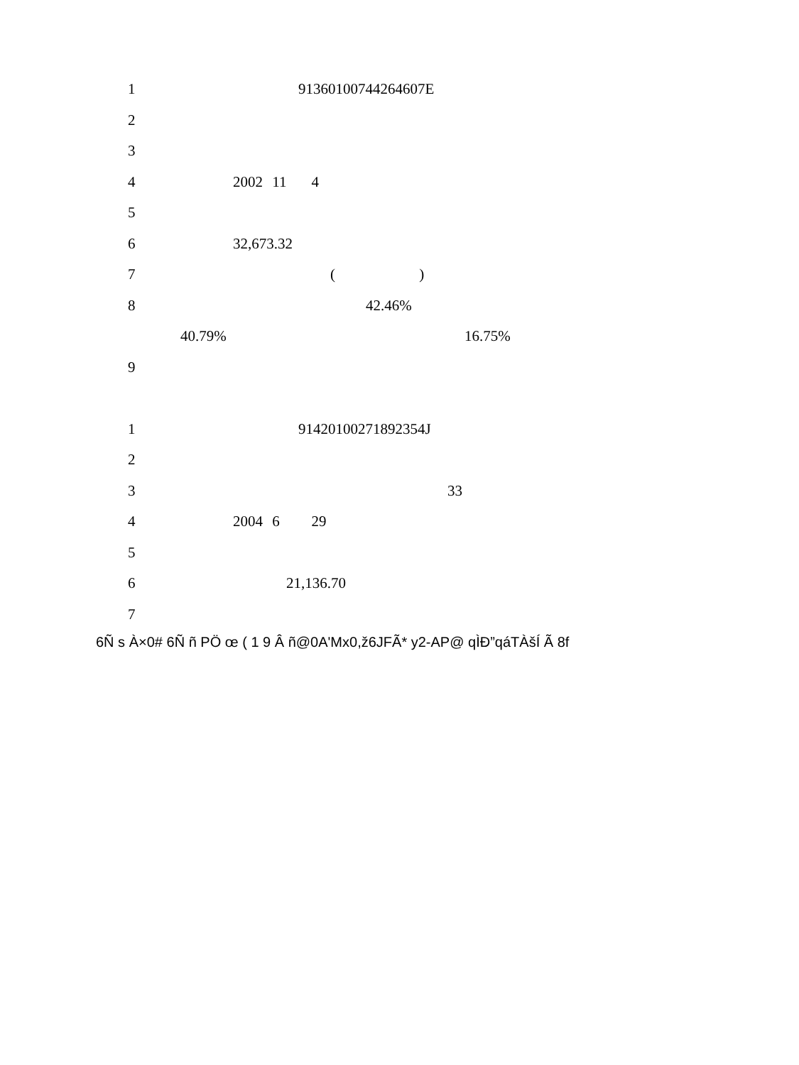1 91360100744264607E
2
3
4 2002 11 4
5
6 32,673.32
7 ( )
8 42.46%
40.79% 16.75%
9
1 91420100271892354J
2
3 33
4 2004 6 29
5
6 21,136.70
7
6Ñ s À×0# 6Ñ ñ PÖ œ ( 1 9 Â ñ@0A'Mx0,ž6JFÃ* y2-AP@ qÌÐ”qáTÀšÍ Ã 8f